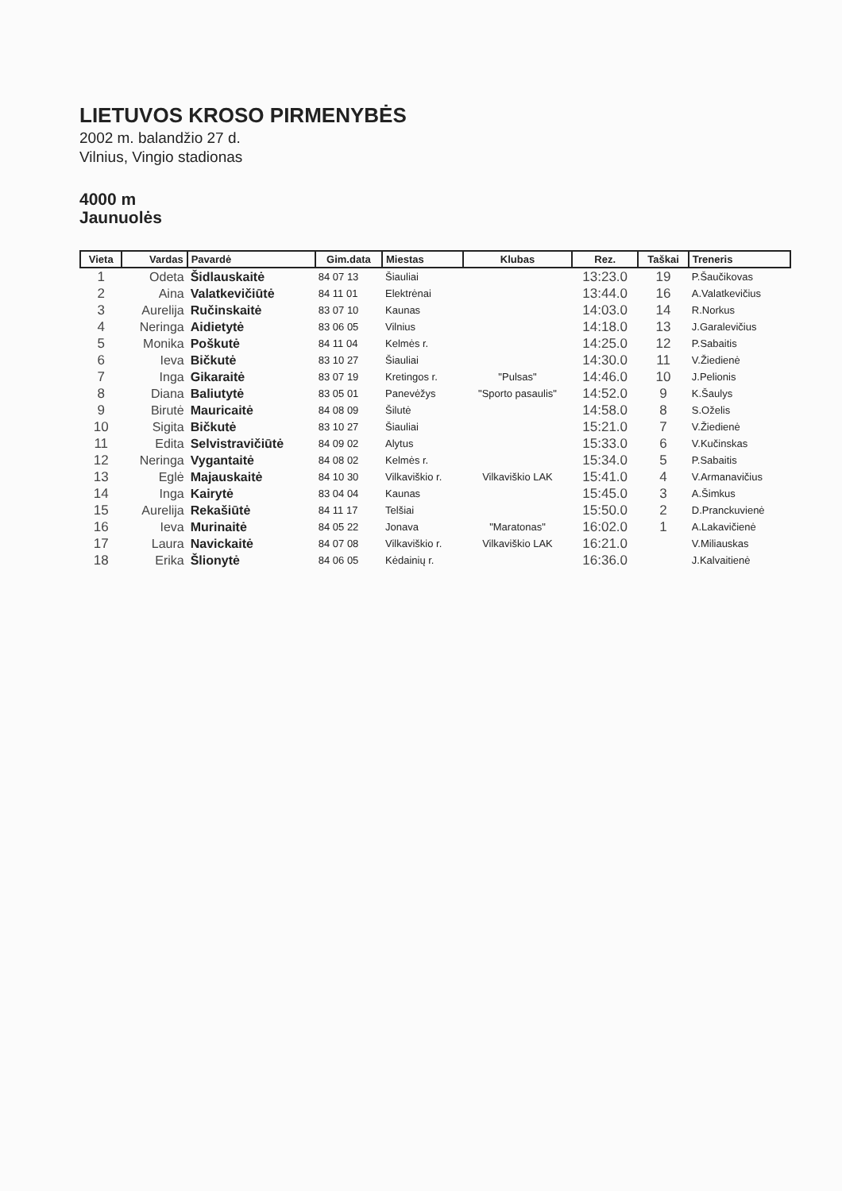LIETUVOS KROSO PIRMENYBĖS
2002 m. balandžio 27 d.
Vilnius, Vingio stadionas
4000 m
Jaunuolės
| Vieta | Vardas | Pavardė | Gim.data | Miestas | Klubas | Rez. | Taškai | Treneris |
| --- | --- | --- | --- | --- | --- | --- | --- | --- |
| 1 | Odeta | Šidlauskaitė | 84 07 13 | Šiauliai | | 13:23.0 | 19 | P.Šaučikovas |
| 2 | Aina | Valatkevičiūtė | 84 11 01 | Elektrėnai | | 13:44.0 | 16 | A.Valatkevičius |
| 3 | Aurelija | Ručinskaitė | 83 07 10 | Kaunas | | 14:03.0 | 14 | R.Norkus |
| 4 | Neringa | Aidietytė | 83 06 05 | Vilnius | | 14:18.0 | 13 | J.Garalevičius |
| 5 | Monika | Poškutė | 84 11 04 | Kelmės r. | | 14:25.0 | 12 | P.Sabaitis |
| 6 | Ieva | Bičkutė | 83 10 27 | Šiauliai | | 14:30.0 | 11 | V.Žiedienė |
| 7 | Inga | Gikaraitė | 83 07 19 | Kretingos r. | "Pulsas" | 14:46.0 | 10 | J.Pelionis |
| 8 | Diana | Baliutytė | 83 05 01 | Panevėžys | "Sporto pasaulis" | 14:52.0 | 9 | K.Šaulys |
| 9 | Birutė | Mauricaitė | 84 08 09 | Šilutė | | 14:58.0 | 8 | S.Oželis |
| 10 | Sigita | Bičkutė | 83 10 27 | Šiauliai | | 15:21.0 | 7 | V.Žiedienė |
| 11 | Edita | Selvistravičiūtė | 84 09 02 | Alytus | | 15:33.0 | 6 | V.Kučinskas |
| 12 | Neringa | Vygantaitė | 84 08 02 | Kelmės r. | | 15:34.0 | 5 | P.Sabaitis |
| 13 | Eglė | Majauskaitė | 84 10 30 | Vilkaviškio r. | Vilkaviškio LAK | 15:41.0 | 4 | V.Armanavičius |
| 14 | Inga | Kairytė | 83 04 04 | Kaunas | | 15:45.0 | 3 | A.Šimkus |
| 15 | Aurelija | Rekašiūtė | 84 11 17 | Telšiai | | 15:50.0 | 2 | D.Pranckuvienė |
| 16 | Ieva | Murinaitė | 84 05 22 | Jonava | "Maratonas" | 16:02.0 | 1 | A.Lakavičienė |
| 17 | Laura | Navickaitė | 84 07 08 | Vilkaviškio r. | Vilkaviškio LAK | 16:21.0 | | V.Miliauskas |
| 18 | Erika | Šlionytė | 84 06 05 | Kėdainių r. | | 16:36.0 | | J.Kalvaitienė |